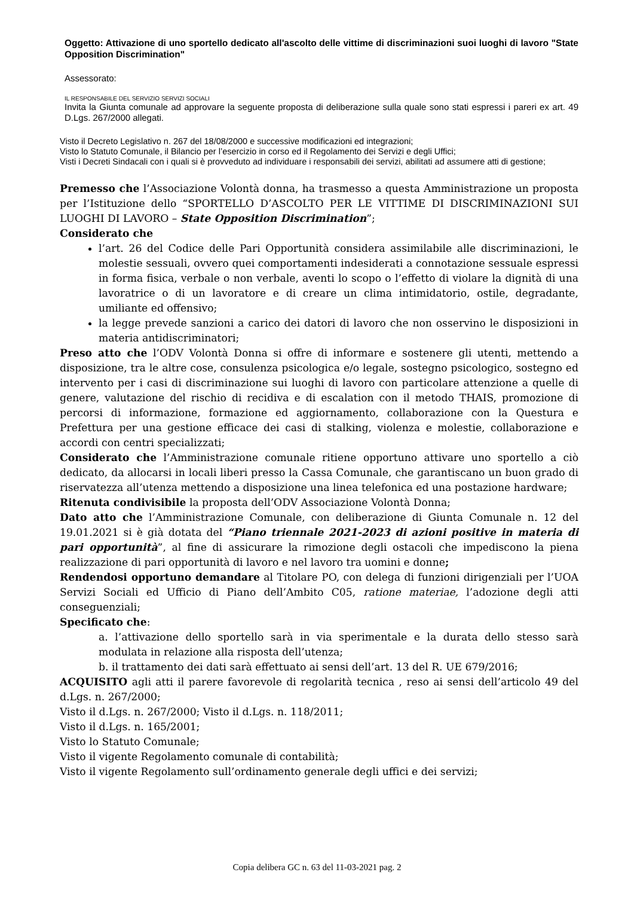Oggetto: Attivazione di uno sportello dedicato all'ascolto delle vittime di discriminazioni suoi luoghi di lavoro "State Opposition Discrimination"
Assessorato:
IL RESPONSABILE DEL SERVIZIO SERVIZI SOCIALI
Invita la Giunta comunale ad approvare la seguente proposta di deliberazione sulla quale sono stati espressi i pareri ex art. 49 D.Lgs. 267/2000 allegati.
Visto il Decreto Legislativo n. 267 del 18/08/2000 e successive modificazioni ed integrazioni;
Visto lo Statuto Comunale, il Bilancio per l’esercizio in corso ed il Regolamento dei Servizi e degli Uffici;
Visti i Decreti Sindacali con i quali si è provveduto ad individuare i responsabili dei servizi, abilitati ad assumere atti di gestione;
Premesso che l’Associazione Volontà donna, ha trasmesso a questa Amministrazione un proposta per l’Istituzione dello “SPORTELLO D’ASCOLTO PER LE VITTIME DI DISCRIMINAZIONI SUI LUOGHI DI LAVORO – State Opposition Discrimination”;
Considerato che
l’art. 26 del Codice delle Pari Opportunità considera assimilabile alle discriminazioni, le molestie sessuali, ovvero quei comportamenti indesiderati a connotazione sessuale espressi in forma fisica, verbale o non verbale, aventi lo scopo o l’effetto di violare la dignità di una lavoratrice o di un lavoratore e di creare un clima intimidatorio, ostile, degradante, umiliante ed offensivo;
la legge prevede sanzioni a carico dei datori di lavoro che non osservino le disposizioni in materia antidiscriminatori;
Preso atto che l’ODV Volontà Donna si offre di informare e sostenere gli utenti, mettendo a disposizione, tra le altre cose, consulenza psicologica e/o legale, sostegno psicologico, sostegno ed intervento per i casi di discriminazione sui luoghi di lavoro con particolare attenzione a quelle di genere, valutazione del rischio di recidiva e di escalation con il metodo THAIS, promozione di percorsi di informazione, formazione ed aggiornamento, collaborazione con la Questura e Prefettura per una gestione efficace dei casi di stalking, violenza e molestie, collaborazione e accordi con centri specializzati;
Considerato che l’Amministrazione comunale ritiene opportuno attivare uno sportello a ciò dedicato, da allocarsi in locali liberi presso la Cassa Comunale, che garantiscano un buon grado di riservatezza all’utenza mettendo a disposizione una linea telefonica ed una postazione hardware;
Ritenuta condivisibile la proposta dell’ODV Associazione Volontà Donna;
Dato atto che l’Amministrazione Comunale, con deliberazione di Giunta Comunale n. 12 del 19.01.2021 si è già dotata del “Piano triennale 2021-2023 di azioni positive in materia di pari opportunità”, al fine di assicurare la rimozione degli ostacoli che impediscono la piena realizzazione di pari opportunità di lavoro e nel lavoro tra uomini e donne;
Rendendosi opportuno demandare al Titolare PO, con delega di funzioni dirigenziali per l’UOA Servizi Sociali ed Ufficio di Piano dell’Ambito C05, ratione materiae, l’adozione degli atti conseguenziali;
Specificato che:
a. l’attivazione dello sportello sarà in via sperimentale e la durata dello stesso sarà modulata in relazione alla risposta dell’utenza;
b. il trattamento dei dati sarà effettuato ai sensi dell’art. 13 del R. UE 679/2016;
ACQUISITO agli atti il parere favorevole di regolarità tecnica , reso ai sensi dell’articolo 49 del d.Lgs. n. 267/2000;
Visto il d.Lgs. n. 267/2000; Visto il d.Lgs. n. 118/2011;
Visto il d.Lgs. n. 165/2001;
Visto lo Statuto Comunale;
Visto il vigente Regolamento comunale di contabilità;
Visto il vigente Regolamento sull’ordinamento generale degli uffici e dei servizi;
Copia delibera GC n. 63 del 11-03-2021 pag. 2